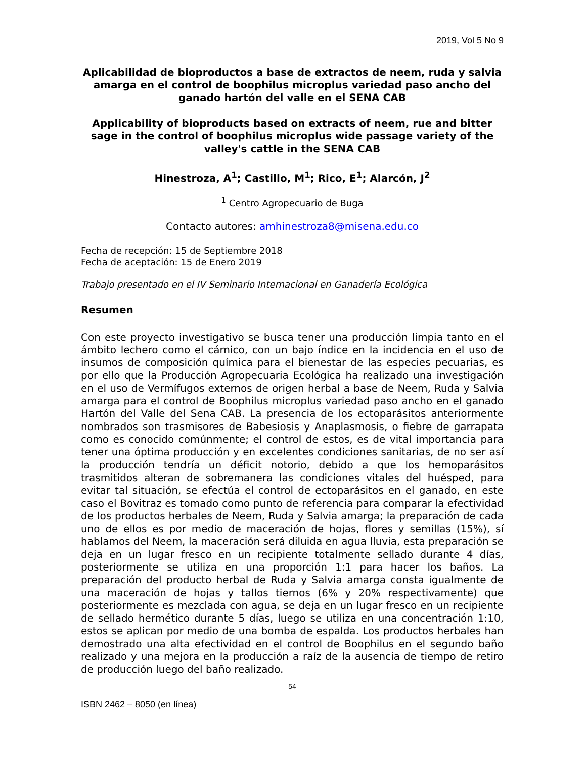2019, Vol 5 No 9
Aplicabilidad de bioproductos a base de extractos de neem, ruda y salvia amarga en el control de boophilus microplus variedad paso ancho del ganado hartón del valle en el SENA CAB
Applicability of bioproducts based on extracts of neem, rue and bitter sage in the control of boophilus microplus wide passage variety of the valley's cattle in the SENA CAB
Hinestroza, A<sup>1</sup>; Castillo, M<sup>1</sup>; Rico, E<sup>1</sup>; Alarcón, J<sup>2</sup>
<sup>1</sup> Centro Agropecuario de Buga
Contacto autores: amhinestroza8@misena.edu.co
Fecha de recepción: 15 de Septiembre 2018
Fecha de aceptación: 15 de Enero 2019
Trabajo presentado en el IV Seminario Internacional en Ganadería Ecológica
Resumen
Con este proyecto investigativo se busca tener una producción limpia tanto en el ámbito lechero como el cárnico, con un bajo índice en la incidencia en el uso de insumos de composición química para el bienestar de las especies pecuarias, es por ello que la Producción Agropecuaria Ecológica ha realizado una investigación en el uso de Vermífugos externos de origen herbal a base de Neem, Ruda y Salvia amarga para el control de Boophilus microplus variedad paso ancho en el ganado Hartón del Valle del Sena CAB. La presencia de los ectoparásitos anteriormente nombrados son trasmisores de Babesiosis y Anaplasmosis, o fiebre de garrapata como es conocido comúnmente; el control de estos, es de vital importancia para tener una óptima producción y en excelentes condiciones sanitarias, de no ser así la producción tendría un déficit notorio, debido a que los hemoparásitos trasmitidos alteran de sobremanera las condiciones vitales del huésped, para evitar tal situación, se efectúa el control de ectoparásitos en el ganado, en este caso el Bovitraz es tomado como punto de referencia para comparar la efectividad de los productos herbales de Neem, Ruda y Salvia amarga; la preparación de cada uno de ellos es por medio de maceración de hojas, flores y semillas (15%), sí hablamos del Neem, la maceración será diluida en agua lluvia, esta preparación se deja en un lugar fresco en un recipiente totalmente sellado durante 4 días, posteriormente se utiliza en una proporción 1:1 para hacer los baños. La preparación del producto herbal de Ruda y Salvia amarga consta igualmente de una maceración de hojas y tallos tiernos (6% y 20% respectivamente) que posteriormente es mezclada con agua, se deja en un lugar fresco en un recipiente de sellado hermético durante 5 días, luego se utiliza en una concentración 1:10, estos se aplican por medio de una bomba de espalda. Los productos herbales han demostrado una alta efectividad en el control de Boophilus en el segundo baño realizado y una mejora en la producción a raíz de la ausencia de tiempo de retiro de producción luego del baño realizado.
54
ISBN 2462 – 8050 (en línea)